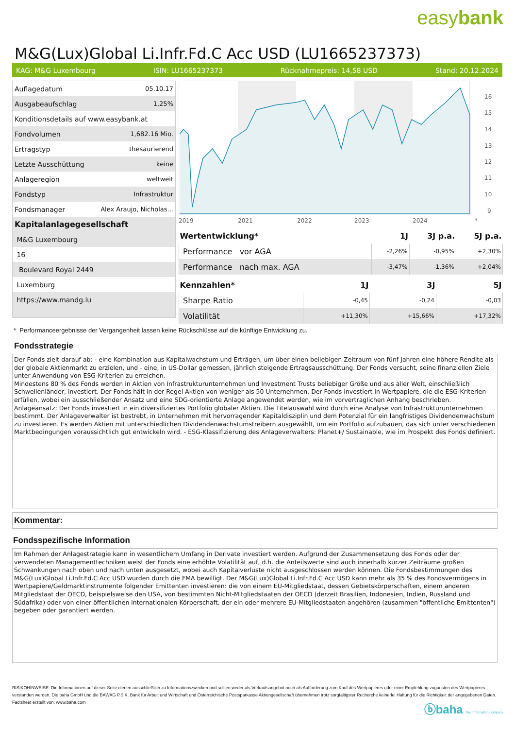easybank
M&G(Lux)Global Li.Infr.Fd.C Acc USD (LU1665237373)
KAG: M&G Luxembourg ISIN: LU1665237373 Rücknahmepreis: 14,58 USD Stand: 20.12.2024
| Auflagedatum | 05.10.17 |
| Ausgabeaufschlag | 1,25% |
| Konditionsdetails auf www.easybank.at | |
| Fondvolumen | 1,682.16 Mio. |
| Ertragstyp | thesaurierend |
| Letzte Ausschüttung | keine |
| Anlageregion | weltweit |
| Fondstyp | Infrastruktur |
| Fondsmanager | Alex Araujo, Nicholas... |
| Kapitalanlagegesellschaft | |
| M&G Luxembourg | |
| 16 | |
| Boulevard Royal 2449 | |
| Luxemburg | |
| https://www.mandg.lu | |
16
15
14
13
12
11
10
9
2019
2021
2022
2023
2024
*
| Wertentwicklung* | 1J | 3J p.a. | 5J p.a. |
| --- | --- | --- | --- |
| Performance vor AGA | -2,26% | -0,95% | +2,30% |
| Performance nach max. AGA | -3,47% | -1,36% | +2,04% |
| Kennzahlen* | 1J | 3J | 5J |
| --- | --- | --- | --- |
| Sharpe Ratio | -0,45 | -0,24 | -0,03 |
| Volatilität | +11,30% | +15,66% | +17,32% |
* Performanceergebnisse der Vergangenheit lassen keine Rückschlüsse auf die künftige Entwicklung zu.
Fondsstrategie
Der Fonds zielt darauf ab: - eine Kombination aus Kapitalwachstum und Erträgen, um über einen beliebigen Zeitraum von fünf Jahren eine höhere Rendite als der globale Aktienmarkt zu erzielen, und - eine, in US-Dollar gemessen, jährlich steigende Ertragsausschüttung. Der Fonds versucht, seine finanziellen Ziele unter Anwendung von ESG-Kriterien zu erreichen.
Mindestens 80 % des Fonds werden in Aktien von Infrastrukturunternehmen und Investment Trusts beliebiger Größe und aus aller Welt, einschließlich Schwellenländer, investiert. Der Fonds hält in der Regel Aktien von weniger als 50 Unternehmen. Der Fonds investiert in Wertpapiere, die die ESG-Kriterien erfüllen, wobei ein ausschließender Ansatz und eine SDG-orientierte Anlage angewendet werden, wie im vorvertraglichen Anhang beschrieben. Anlageansatz: Der Fonds investiert in ein diversifiziertes Portfolio globaler Aktien. Die Titelauswahl wird durch eine Analyse von Infrastrukturunternehmen bestimmt. Der Anlageverwalter ist bestrebt, in Unternehmen mit hervorragender Kapitaldisziplin und dem Potenzial für ein langfristiges Dividendenwachstum zu investieren. Es werden Aktien mit unterschiedlichen Dividendenwachstumstreibern ausgewählt, um ein Portfolio aufzubauen, das sich unter verschiedenen Marktbedingungen voraussichtlich gut entwickeln wird. - ESG-Klassifizierung des Anlageverwalters: Planet+/ Sustainable, wie im Prospekt des Fonds definiert.
Kommentar:
Fondsspezifische Information
Im Rahmen der Anlagestrategie kann in wesentlichem Umfang in Derivate investiert werden. Aufgrund der Zusammensetzung des Fonds oder der verwendeten Managementtechniken weist der Fonds eine erhöhte Volatilität auf, d.h. die Anteilswerte sind auch innerhalb kurzer Zeiträume großen Schwankungen nach oben und nach unten ausgesetzt, wobei auch Kapitalverluste nicht ausgeschlossen werden können. Die Fondsbestimmungen des M&G(Lux)Global Li.Infr.Fd.C Acc USD wurden durch die FMA bewilligt. Der M&G(Lux)Global Li.Infr.Fd.C Acc USD kann mehr als 35 % des Fondsvermögens in Wertpapiere/Geldmarktinstrumente folgender Emittenten investieren: die von einem EU-Mitgliedstaat, dessen Gebietskörperschaften, einem anderen Mitgliedstaat der OECD, beispielsweise den USA, von bestimmten Nicht-Mitgliedstaaten der OECD (derzeit Brasilien, Indonesien, Indien, Russland und Südafrika) oder von einer öffentlichen internationalen Körperschaft, der ein oder mehrere EU-Mitgliedstaaten angehören (zusammen "öffentliche Emittenten") begeben oder garantiert werden.
RISIKOHINWEISE: Die Informationen auf dieser Seite dienen ausschließlich zu Informationszwecken und sollten weder als Verkaufsangebot noch als Aufforderung zum Kauf des Wertpapieres oder einer Empfehlung zugunsten des Wertpapieres verstanden werden. Die baha GmbH und die BAWAG P.S.K. Bank für Arbeit und Wirtschaft und Österreichische Postsparkasse Aktiengesellschaft übernehmen trotz sorgfältigster Recherche keinerlei Haftung für die Richtigkeit der angegebenen Daten.
Factsheet erstellt von: www.baha.com
ⓑbaha the information company